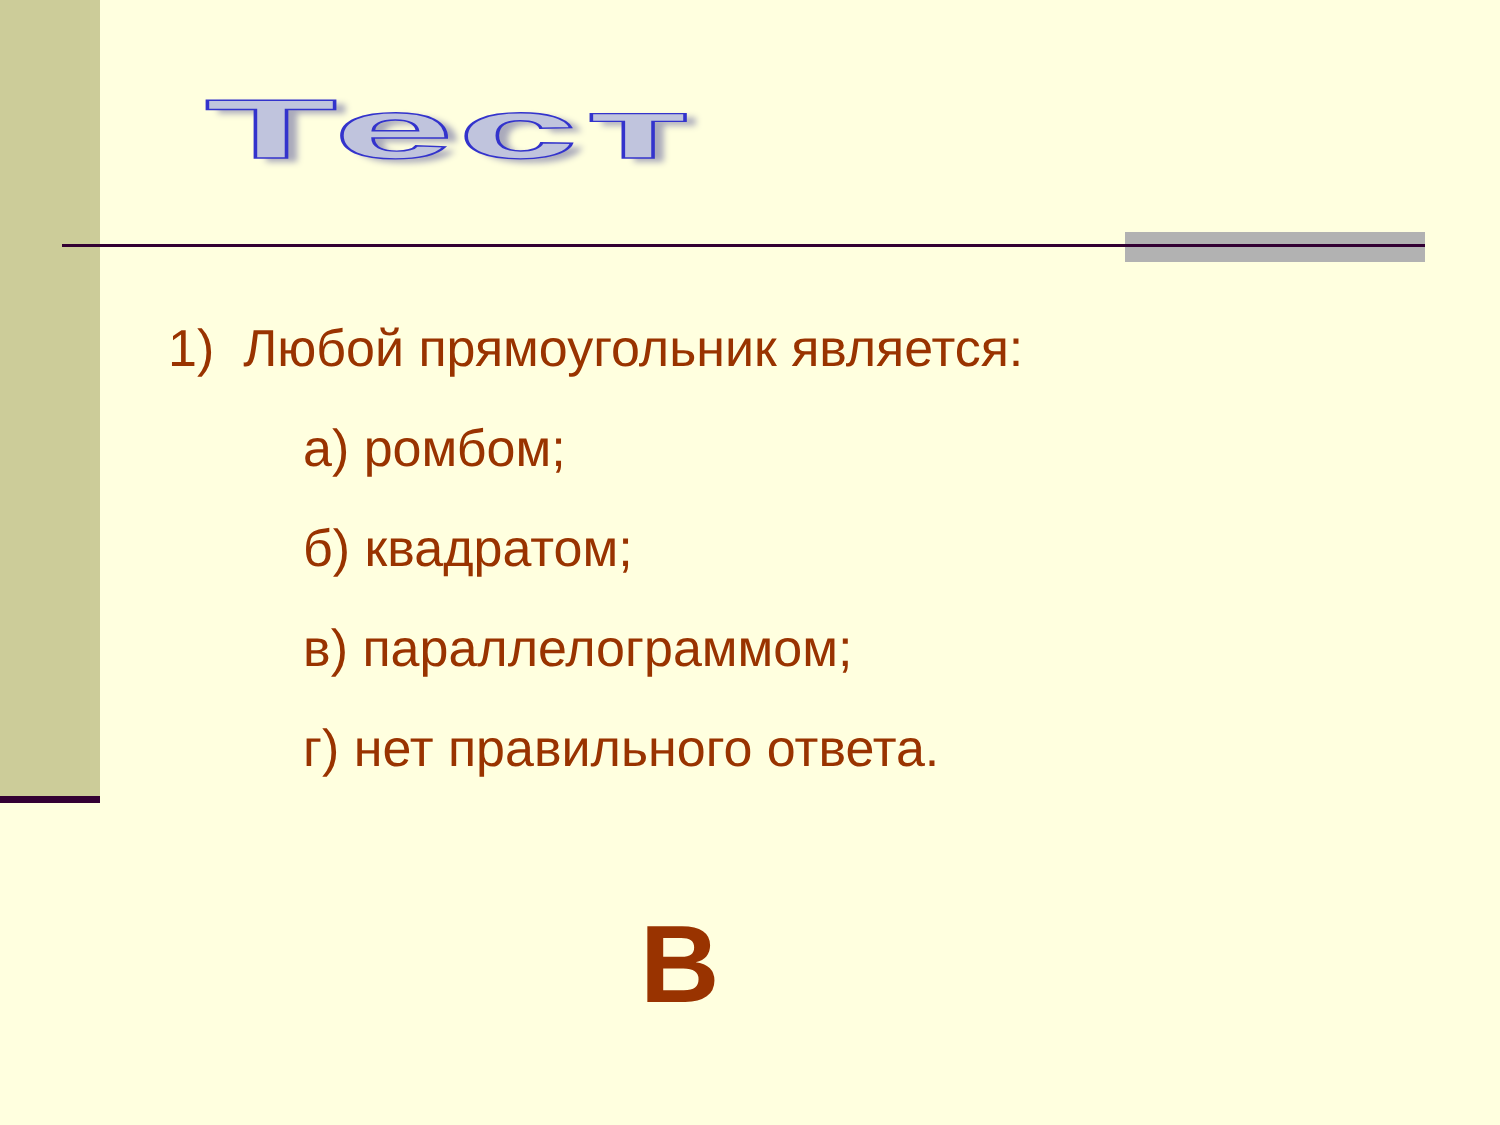Тест
1) Любой прямоугольник является:
а) ромбом;
б) квадратом;
в) параллелограммом;
г) нет правильного ответа.
В